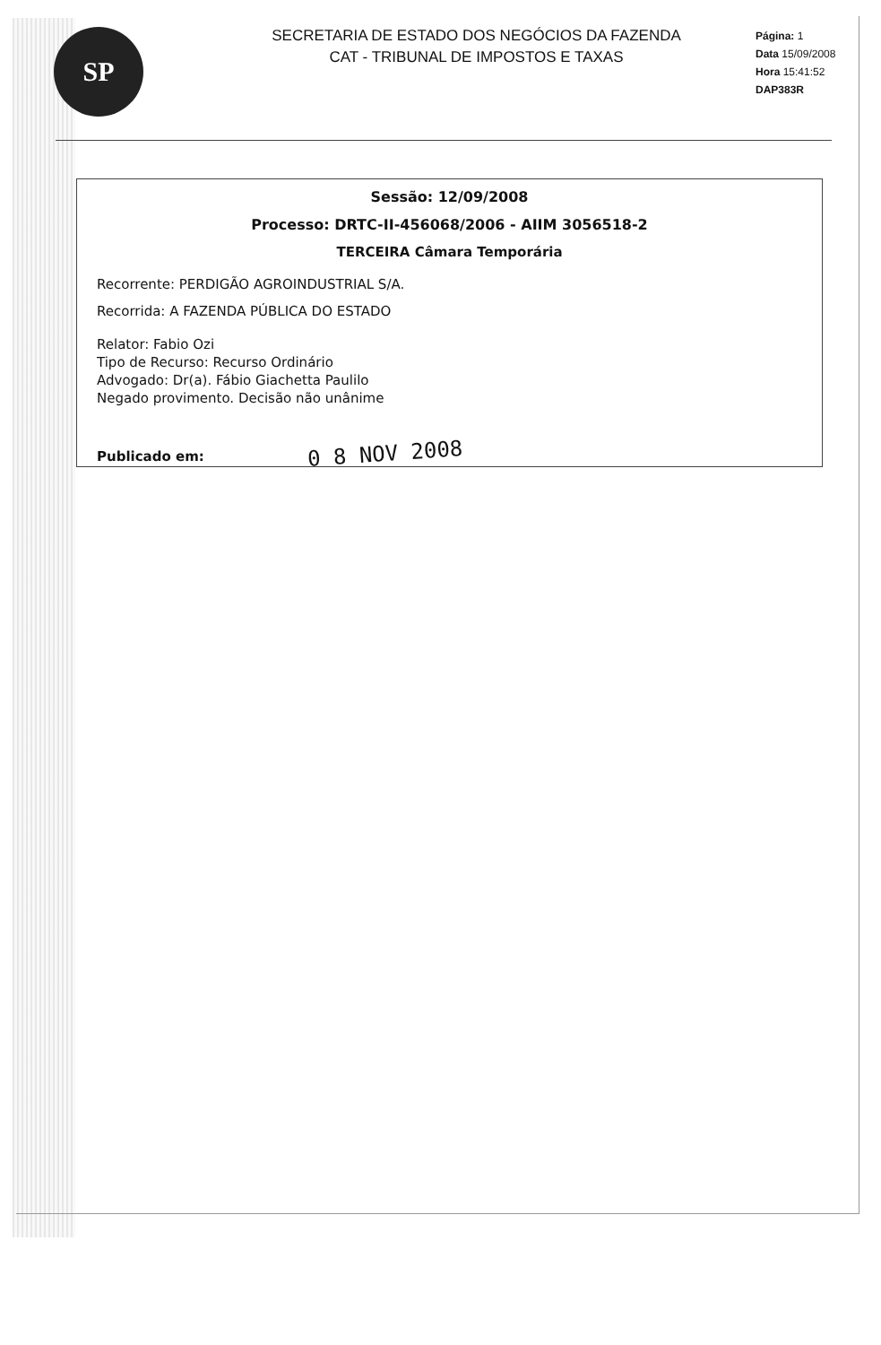SP
SECRETARIA DE ESTADO DOS NEGÓCIOS DA FAZENDA
CAT - TRIBUNAL DE IMPOSTOS E TAXAS
Página: 1
Data 15/09/2008
Hora 15:41:52
DAP383R
Sessão: 12/09/2008
Processo: DRTC-II-456068/2006 - AIIM 3056518-2
TERCEIRA Câmara Temporária
Recorrente: PERDIGÃO AGROINDUSTRIAL S/A.
Recorrida: A FAZENDA PÚBLICA DO ESTADO
Relator: Fabio Ozi
Tipo de Recurso: Recurso Ordinário
Advogado: Dr(a). Fábio Giachetta Paulilo
Negado provimento. Decisão não unânime
Publicado em: 0 8 NOV 2008